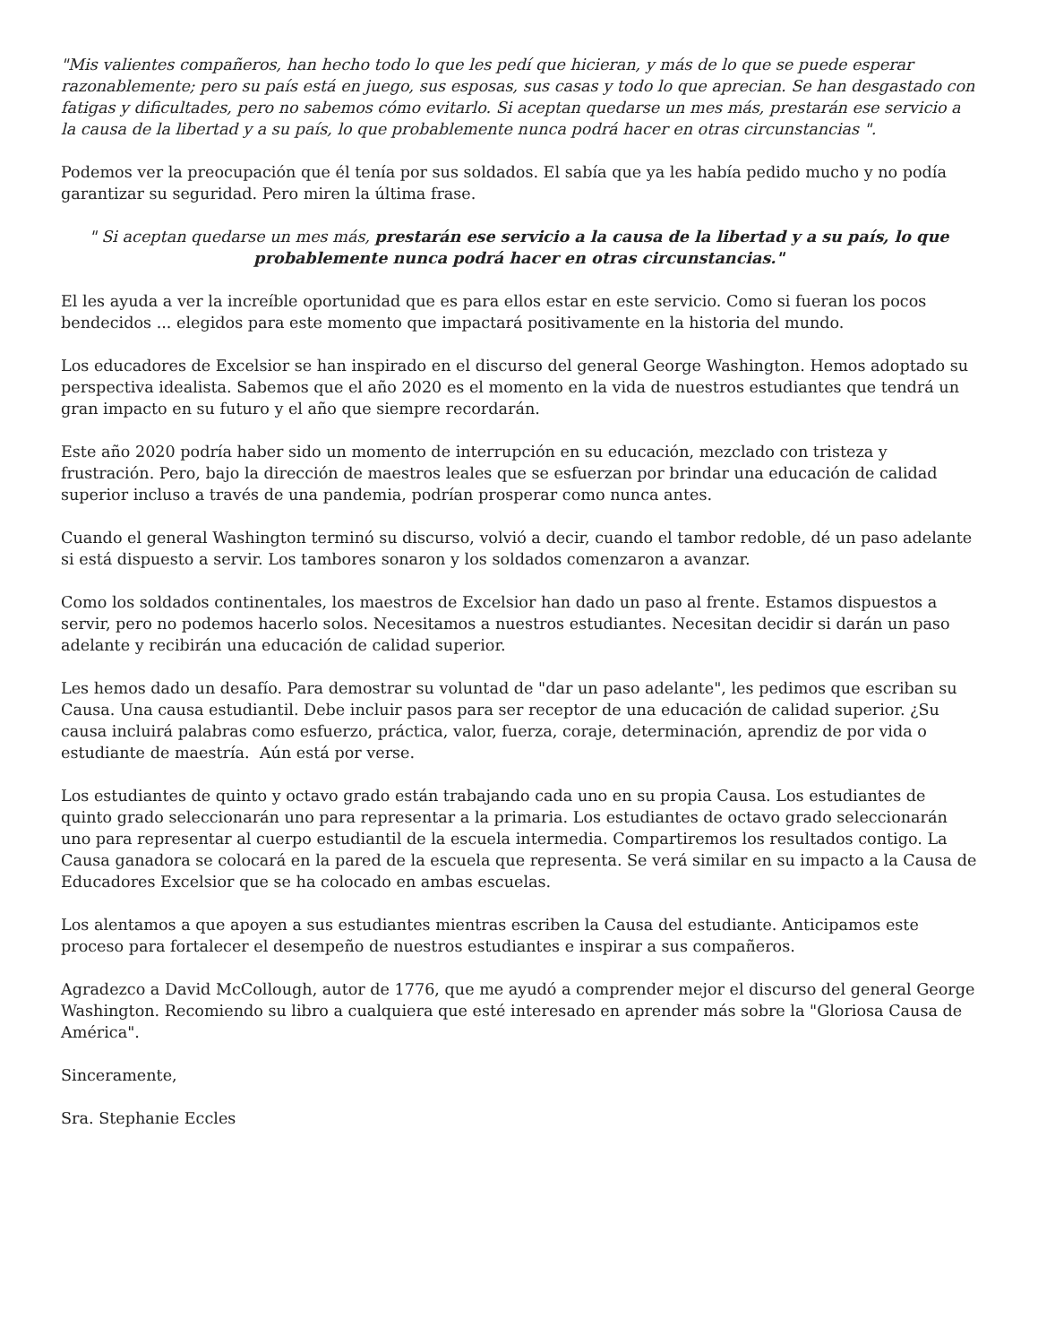"Mis valientes compañeros, han hecho todo lo que les pedí que hicieran, y más de lo que se puede esperar razonablemente; pero su país está en juego, sus esposas, sus casas y todo lo que aprecian. Se han desgastado con fatigas y dificultades, pero no sabemos cómo evitarlo. Si aceptan quedarse un mes más, prestarán ese servicio a la causa de la libertad y a su país, lo que probablemente nunca podrá hacer en otras circunstancias ".
Podemos ver la preocupación que él tenía por sus soldados. El sabía que ya les había pedido mucho y no podía garantizar su seguridad. Pero miren la última frase.
" Si aceptan quedarse un mes más, prestarán ese servicio a la causa de la libertad y a su país, lo que probablemente nunca podrá hacer en otras circunstancias."
El les ayuda a ver la increíble oportunidad que es para ellos estar en este servicio. Como si fueran los pocos bendecidos ... elegidos para este momento que impactará positivamente en la historia del mundo.
Los educadores de Excelsior se han inspirado en el discurso del general George Washington. Hemos adoptado su perspectiva idealista. Sabemos que el año 2020 es el momento en la vida de nuestros estudiantes que tendrá un gran impacto en su futuro y el año que siempre recordarán.
Este año 2020 podría haber sido un momento de interrupción en su educación, mezclado con tristeza y frustración. Pero, bajo la dirección de maestros leales que se esfuerzan por brindar una educación de calidad superior incluso a través de una pandemia, podrían prosperar como nunca antes.
Cuando el general Washington terminó su discurso, volvió a decir, cuando el tambor redoble, dé un paso adelante si está dispuesto a servir. Los tambores sonaron y los soldados comenzaron a avanzar.
Como los soldados continentales, los maestros de Excelsior han dado un paso al frente. Estamos dispuestos a servir, pero no podemos hacerlo solos. Necesitamos a nuestros estudiantes. Necesitan decidir si darán un paso adelante y recibirán una educación de calidad superior.
Les hemos dado un desafío. Para demostrar su voluntad de "dar un paso adelante", les pedimos que escriban su Causa. Una causa estudiantil. Debe incluir pasos para ser receptor de una educación de calidad superior. ¿Su causa incluirá palabras como esfuerzo, práctica, valor, fuerza, coraje, determinación, aprendiz de por vida o estudiante de maestría. Aún está por verse.
Los estudiantes de quinto y octavo grado están trabajando cada uno en su propia Causa. Los estudiantes de quinto grado seleccionarán uno para representar a la primaria. Los estudiantes de octavo grado seleccionarán uno para representar al cuerpo estudiantil de la escuela intermedia. Compartiremos los resultados contigo. La Causa ganadora se colocará en la pared de la escuela que representa. Se verá similar en su impacto a la Causa de Educadores Excelsior que se ha colocado en ambas escuelas.
Los alentamos a que apoyen a sus estudiantes mientras escriben la Causa del estudiante. Anticipamos este proceso para fortalecer el desempeño de nuestros estudiantes e inspirar a sus compañeros.
Agradezco a David McCollough, autor de 1776, que me ayudó a comprender mejor el discurso del general George Washington. Recomiendo su libro a cualquiera que esté interesado en aprender más sobre la "Gloriosa Causa de América".
Sinceramente,
Sra. Stephanie Eccles